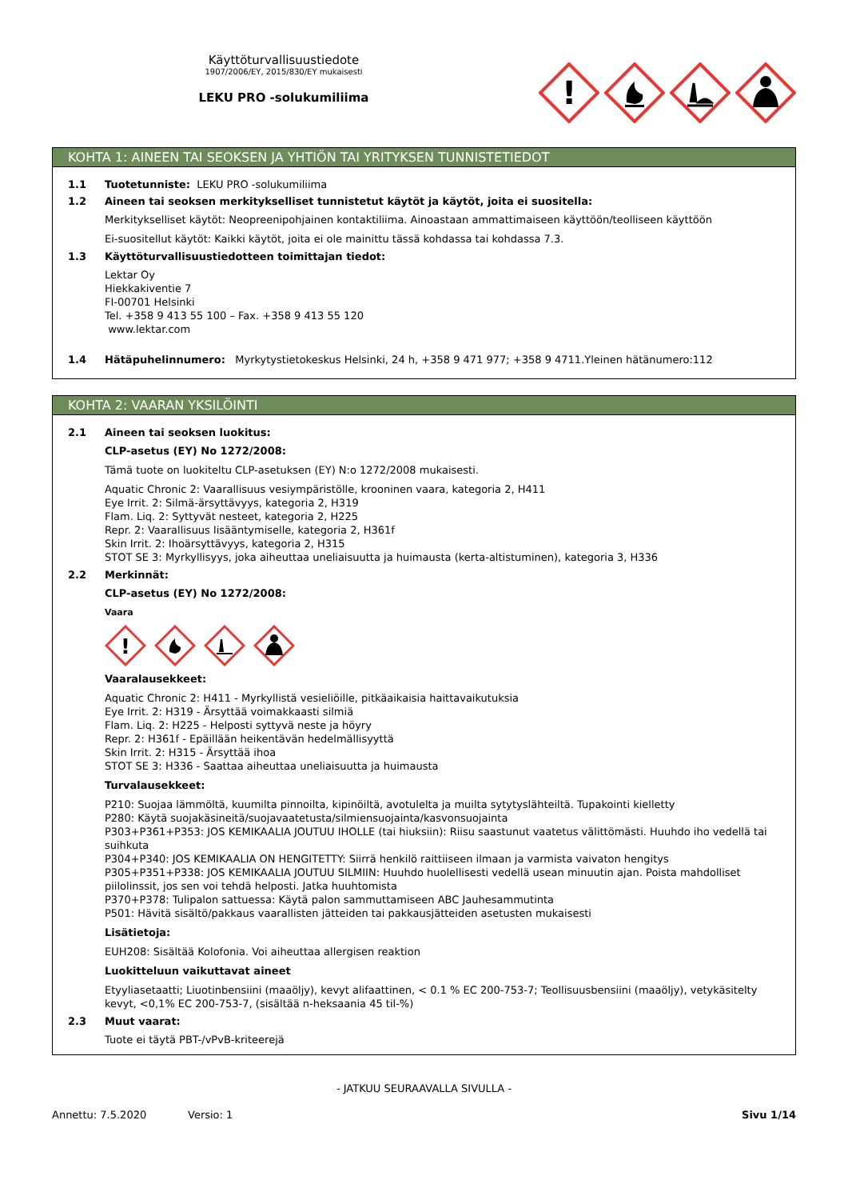Käyttöturvallisuustiedote
1907/2006/EY, 2015/830/EY mukaisesti
LEKU PRO -solukumiliima
!
KOHTA 1: AINEEN TAI SEOKSEN JA YHTIÖN TAI YRITYKSEN TUNNISTETIEDOT
1.1 Tuotetunniste: LEKU PRO -solukumiliima
1.2 Aineen tai seoksen merkitykselliset tunnistetut käytöt ja käytöt, joita ei suositella:
Merkitykselliset käytöt: Neopreenipohjainen kontaktiliima. Ainoastaan ammattimaiseen käyttöön/teolliseen käyttöön
Ei-suositellut käytöt: Kaikki käytöt, joita ei ole mainittu tässä kohdassa tai kohdassa 7.3.
1.3 Käyttöturvallisuustiedotteen toimittajan tiedot:
Lektar Oy
Hiekkakiventie 7
FI-00701 Helsinki
Tel. +358 9 413 55 100 – Fax. +358 9 413 55 120
www.lektar.com
1.4 Hätäpuhelinnumero: Myrkytystietokeskus Helsinki, 24 h, +358 9 471 977; +358 9 4711.Yleinen hätänumero:112
KOHTA 2: VAARAN YKSILÖINTI
2.1 Aineen tai seoksen luokitus:
CLP-asetus (EY) No 1272/2008:
Tämä tuote on luokiteltu CLP-asetuksen (EY) N:o 1272/2008 mukaisesti.
Aquatic Chronic 2: Vaarallisuus vesiympäristölle, krooninen vaara, kategoria 2, H411
Eye Irrit. 2: Silmä-ärsyttävyys, kategoria 2, H319
Flam. Liq. 2: Syttyvät nesteet, kategoria 2, H225
Repr. 2: Vaarallisuus lisääntymiselle, kategoria 2, H361f
Skin Irrit. 2: Ihoärsyttävyys, kategoria 2, H315
STOT SE 3: Myrkyllisyys, joka aiheuttaa uneliaisuutta ja huimausta (kerta-altistuminen), kategoria 3, H336
2.2 Merkinnät:
CLP-asetus (EY) No 1272/2008:
Vaara
!
Vaaralausekkeet:
Aquatic Chronic 2: H411 - Myrkyllistä vesieliöille, pitkäaikaisia haittavaikutuksia
Eye Irrit. 2: H319 - Ärsyttää voimakkaasti silmiä
Flam. Liq. 2: H225 - Helposti syttyvä neste ja höyry
Repr. 2: H361f - Epäillään heikentävän hedelmällisyyttä
Skin Irrit. 2: H315 - Ärsyttää ihoa
STOT SE 3: H336 - Saattaa aiheuttaa uneliaisuutta ja huimausta
Turvalausekkeet:
P210: Suojaa lämmöltä, kuumilta pinnoilta, kipinöiltä, avotulelta ja muilta sytytyslähteiltä. Tupakointi kielletty
P280: Käytä suojakäsineitä/suojavaatetusta/silmiensuojainta/kasvonsuojainta
P303+P361+P353: JOS KEMIKAALIA JOUTUU IHOLLE (tai hiuksiin): Riisu saastunut vaatetus välittömästi. Huuhdo iho vedellä tai suihkuta
P304+P340: JOS KEMIKAALIA ON HENGITETTY: Siirrä henkilö raittiiseen ilmaan ja varmista vaivaton hengitys
P305+P351+P338: JOS KEMIKAALIA JOUTUU SILMIIN: Huuhdo huolellisesti vedellä usean minuutin ajan. Poista mahdolliset piilolinssit, jos sen voi tehdä helposti. Jatka huuhtomista
P370+P378: Tulipalon sattuessa: Käytä palon sammuttamiseen ABC Jauhesammutinta
P501: Hävitä sisältö/pakkaus vaarallisten jätteiden tai pakkausjätteiden asetusten mukaisesti
Lisätietoja:
EUH208: Sisältää Kolofonia. Voi aiheuttaa allergisen reaktion
Luokitteluun vaikuttavat aineet
Etyyliasetaatti; Liuotinbensiini (maaöljy), kevyt alifaattinen, < 0.1 % EC 200-753-7; Teollisuusbensiini (maaöljy), vetykäsitelty kevyt, <0,1% EC 200-753-7, (sisältää n-heksaania 45 til-%)
2.3 Muut vaarat:
Tuote ei täytä PBT-/vPvB-kriteerejä
- JATKUU SEURAAVALLA SIVULLA -
Annettu: 7.5.2020 Versio: 1 Sivu 1/14